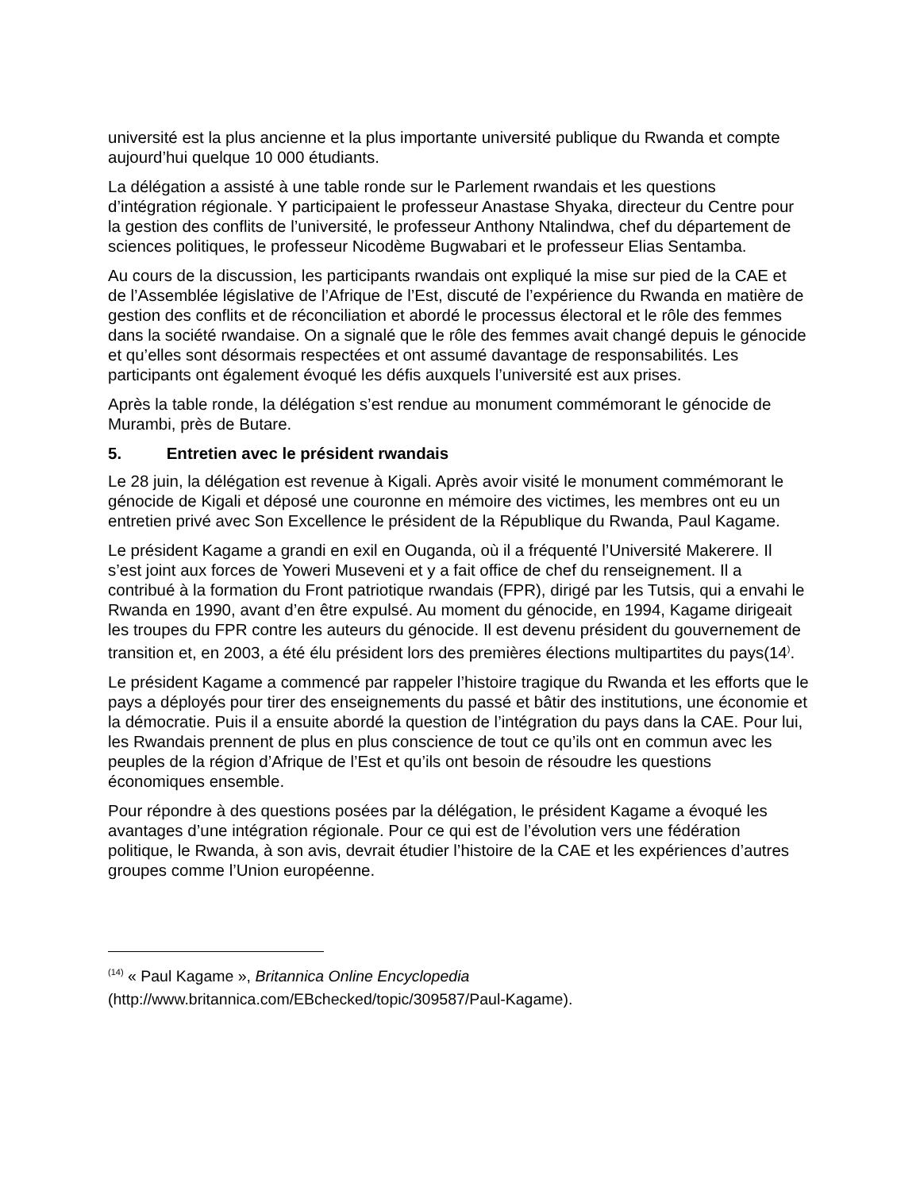université est la plus ancienne et la plus importante université publique du Rwanda et compte aujourd’hui quelque 10 000 étudiants.
La délégation a assisté à une table ronde sur le Parlement rwandais et les questions d’intégration régionale. Y participaient le professeur Anastase Shyaka, directeur du Centre pour la gestion des conflits de l’université, le professeur Anthony Ntalindwa, chef du département de sciences politiques, le professeur Nicodème Bugwabari et le professeur Elias Sentamba.
Au cours de la discussion, les participants rwandais ont expliqué la mise sur pied de la CAE et de l’Assemblée législative de l’Afrique de l’Est, discuté de l’expérience du Rwanda en matière de gestion des conflits et de réconciliation et abordé le processus électoral et le rôle des femmes dans la société rwandaise. On a signalé que le rôle des femmes avait changé depuis le génocide et qu’elles sont désormais respectées et ont assumé davantage de responsabilités. Les participants ont également évoqué les défis auxquels l’université est aux prises.
Après la table ronde, la délégation s’est rendue au monument commémorant le génocide de Murambi, près de Butare.
5. Entretien avec le président rwandais
Le 28 juin, la délégation est revenue à Kigali. Après avoir visité le monument commémorant le génocide de Kigali et déposé une couronne en mémoire des victimes, les membres ont eu un entretien privé avec Son Excellence le président de la République du Rwanda, Paul Kagame.
Le président Kagame a grandi en exil en Ouganda, où il a fréquenté l’Université Makerere. Il s’est joint aux forces de Yoweri Museveni et y a fait office de chef du renseignement. Il a contribué à la formation du Front patriotique rwandais (FPR), dirigé par les Tutsis, qui a envahi le Rwanda en 1990, avant d’en être expulsé. Au moment du génocide, en 1994, Kagame dirigeait les troupes du FPR contre les auteurs du génocide. Il est devenu président du gouvernement de transition et, en 2003, a été élu président lors des premières élections multipartites du pays(14<sup>)</sup>.
Le président Kagame a commencé par rappeler l’histoire tragique du Rwanda et les efforts que le pays a déployés pour tirer des enseignements du passé et bâtir des institutions, une économie et la démocratie. Puis il a ensuite abordé la question de l’intégration du pays dans la CAE. Pour lui, les Rwandais prennent de plus en plus conscience de tout ce qu’ils ont en commun avec les peuples de la région d’Afrique de l’Est et qu’ils ont besoin de résoudre les questions économiques ensemble.
Pour répondre à des questions posées par la délégation, le président Kagame a évoqué les avantages d’une intégration régionale. Pour ce qui est de l’évolution vers une fédération politique, le Rwanda, à son avis, devrait étudier l’histoire de la CAE et les expériences d’autres groupes comme l’Union européenne.
<sup>(14)</sup> « Paul Kagame », Britannica Online Encyclopedia
(http://www.britannica.com/EBchecked/topic/309587/Paul-Kagame).